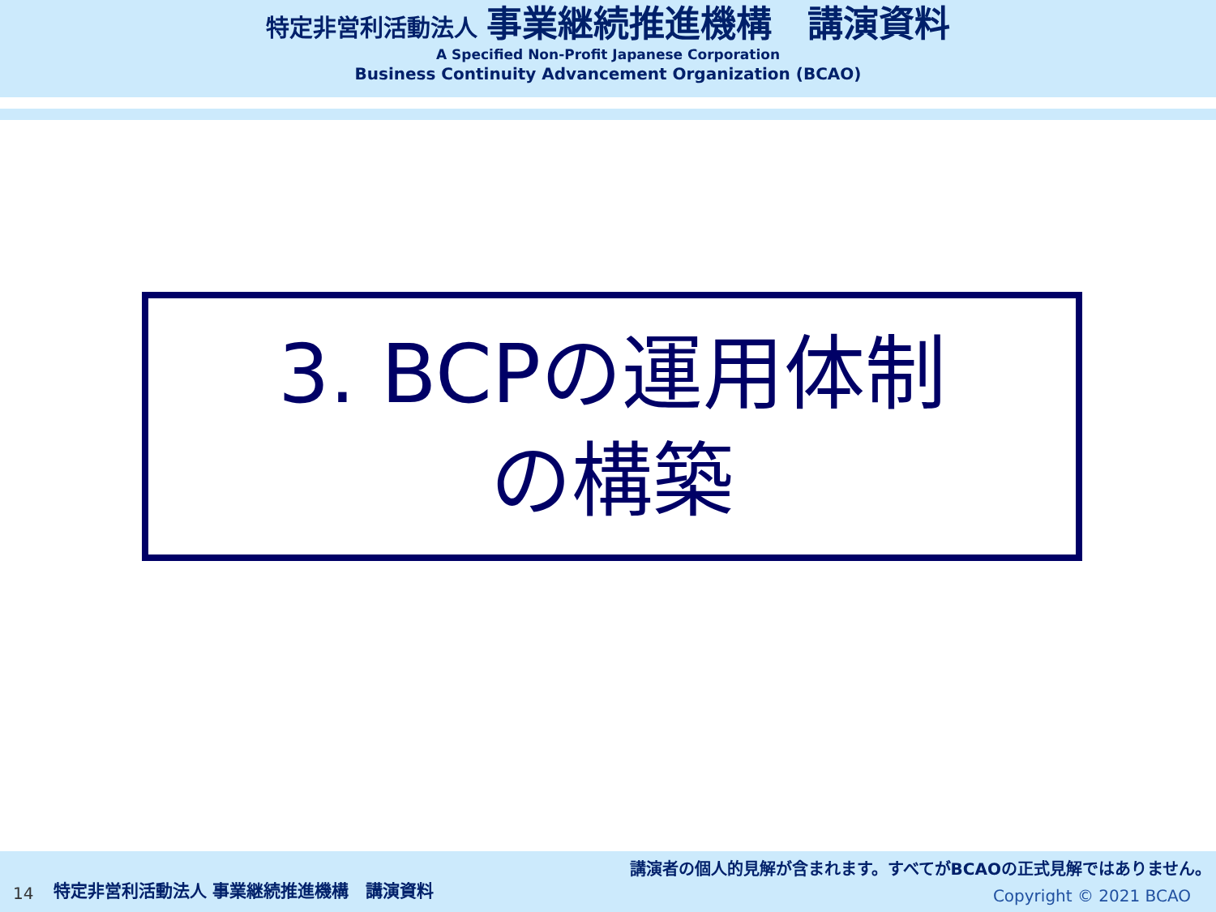特定非営利活動法人 事業継続推進機構　講演資料
A Specified Non-Profit Japanese Corporation
Business Continuity Advancement Organization (BCAO)
3. BCPの運用体制
の構築
14
特定非営利活動法人 事業継続推進機構　講演資料
講演者の個人的見解が含まれます。すべてがBCAOの正式見解ではありません。
Copyright © 2021 BCAO